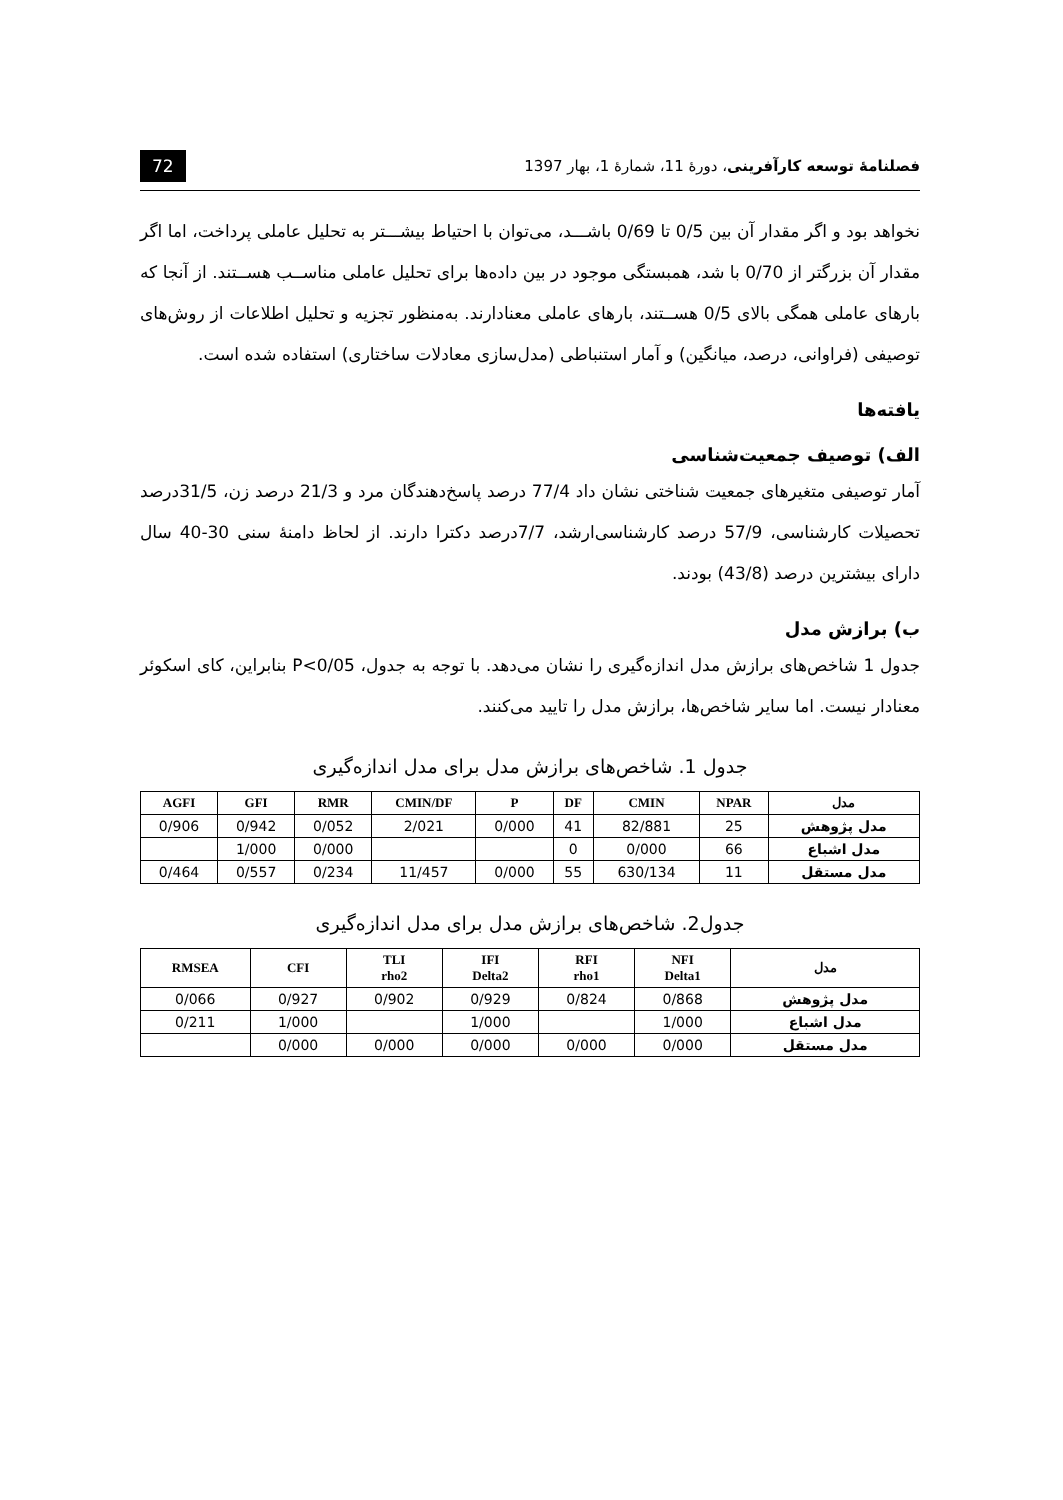فصلنامۀ توسعه کارآفرینی، دورۀ 11، شمارۀ 1، بهار 1397 72
نخواهد بود و اگر مقدار آن بین 0/5 تا 0/69 باشـــد، می‌توان با احتیاط بیشـــتر به تحلیل عاملی پرداخت، اما اگر مقدار آن بزرگتر از 0/70 با شد، همبستگی موجود در بین داده‌ها برای تحلیل عاملی مناســب هســتند. از آنجا که بارهای عاملی همگی بالای 0/5 هســتند، بارهای عاملی معنادارند. به‌منظور تجزیه و تحلیل اطلاعات از روش‌های توصیفی (فراوانی، درصد، میانگین) و آمار استنباطی (مدل‌سازی معادلات ساختاری) استفاده شده است.
یافته‌ها
الف) توصیف جمعیت‌شناسی
آمار توصیفی متغیرهای جمعیت شناختی نشان داد 77/4 درصد پاسخ‌دهندگان مرد و 21/3 درصد زن، 31/5درصد تحصیلات کارشناسی، 57/9 درصد کارشناسی‌ارشد، 7/7درصد دکترا دارند. از لحاظ دامنۀ سنی 30-40 سال دارای بیشترین درصد (43/8) بودند.
ب) برازش مدل
جدول 1 شاخص‌های برازش مدل اندازه‌گیری را نشان می‌دهد. با توجه به جدول، P<0/05 بنابراین، کای اسکوئر معنادار نیست. اما سایر شاخص‌ها، برازش مدل را تایید می‌کنند.
جدول 1. شاخص‌های برازش مدل برای مدل اندازه‌گیری
| AGFI | GFI | RMR | CMIN/DF | P | DF | CMIN | NPAR | مدل |
| --- | --- | --- | --- | --- | --- | --- | --- | --- |
| 0/906 | 0/942 | 0/052 | 2/021 | 0/000 | 41 | 82/881 | 25 | مدل پژوهش |
| | 1/000 | 0/000 | | | 0 | 0/000 | 66 | مدل اشباع |
| 0/464 | 0/557 | 0/234 | 11/457 | 0/000 | 55 | 630/134 | 11 | مدل مستقل |
جدول2. شاخص‌های برازش مدل برای مدل اندازه‌گیری
| RMSEA | CFI | TLI rho2 | IFI Delta2 | RFI rho1 | NFI Delta1 | مدل |
| --- | --- | --- | --- | --- | --- | --- |
| 0/066 | 0/927 | 0/902 | 0/929 | 0/824 | 0/868 | مدل پژوهش |
| 0/211 | 1/000 | | 1/000 | | 1/000 | مدل اشباع |
| | 0/000 | 0/000 | 0/000 | 0/000 | 0/000 | مدل مستقل |